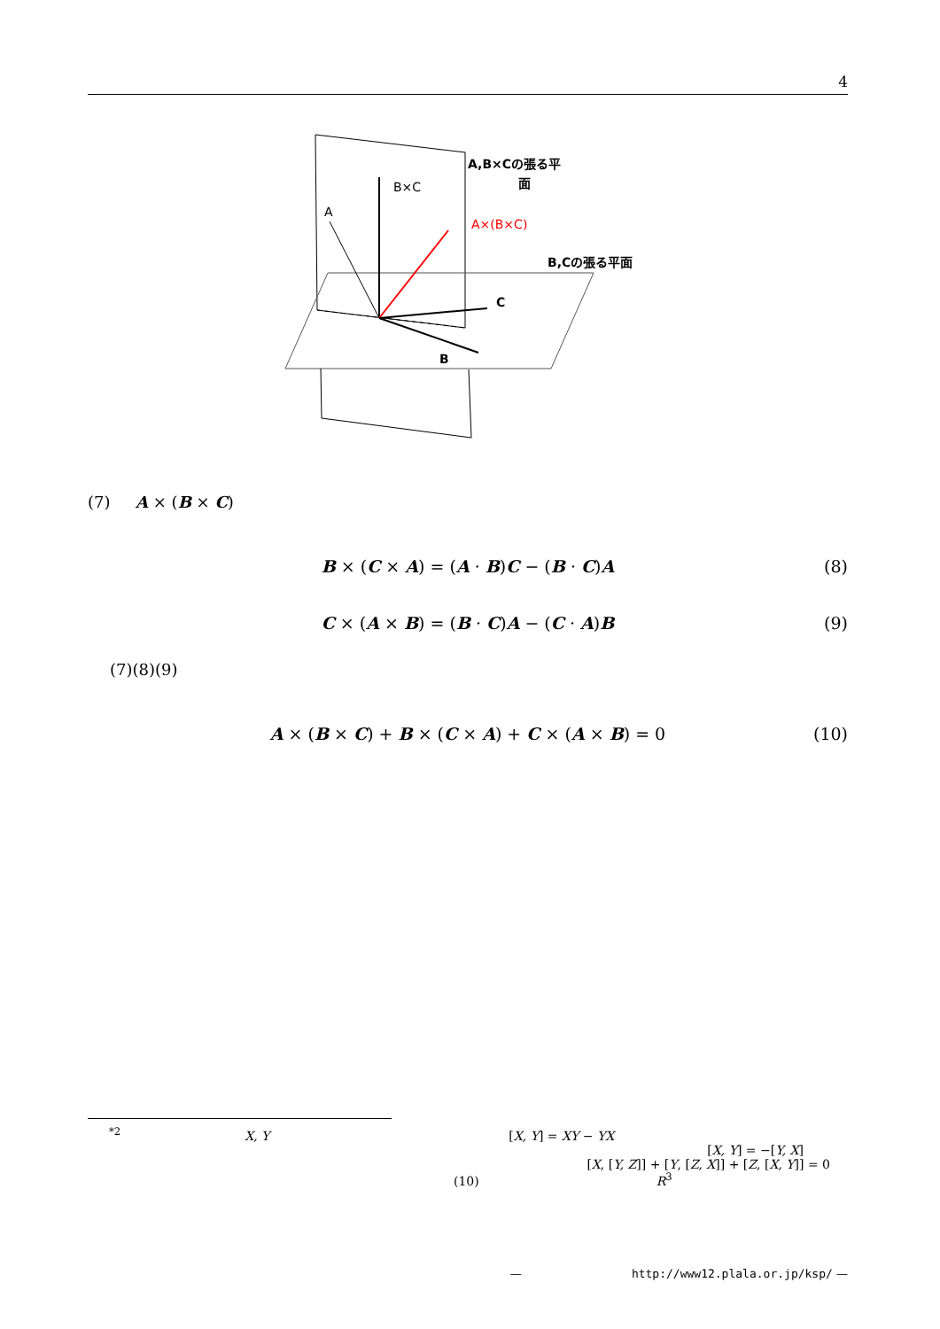4
B×C
A
A×(B×C)
A,B×Cの張る平
面
B,Cの張る平面
C
B
(7) A × (B × C)
B × (C × A) = (A · B)C − (B · C)A
(8)
C × (A × B) = (B · C)A − (C · A)B
(9)
(7)(8)(9)
A × (B × C) + B × (C × A) + C × (A × B) = 0
(10)
<sup>*2</sup> X, Y [X, Y] = XY − YX
[X, Y] = −[Y, X]
[X, [Y, Z]] + [Y, [Z, X]] + [Z, [X, Y]] = 0
(10) R<sup>3</sup>
— http://www12.plala.or.jp/ksp/ —